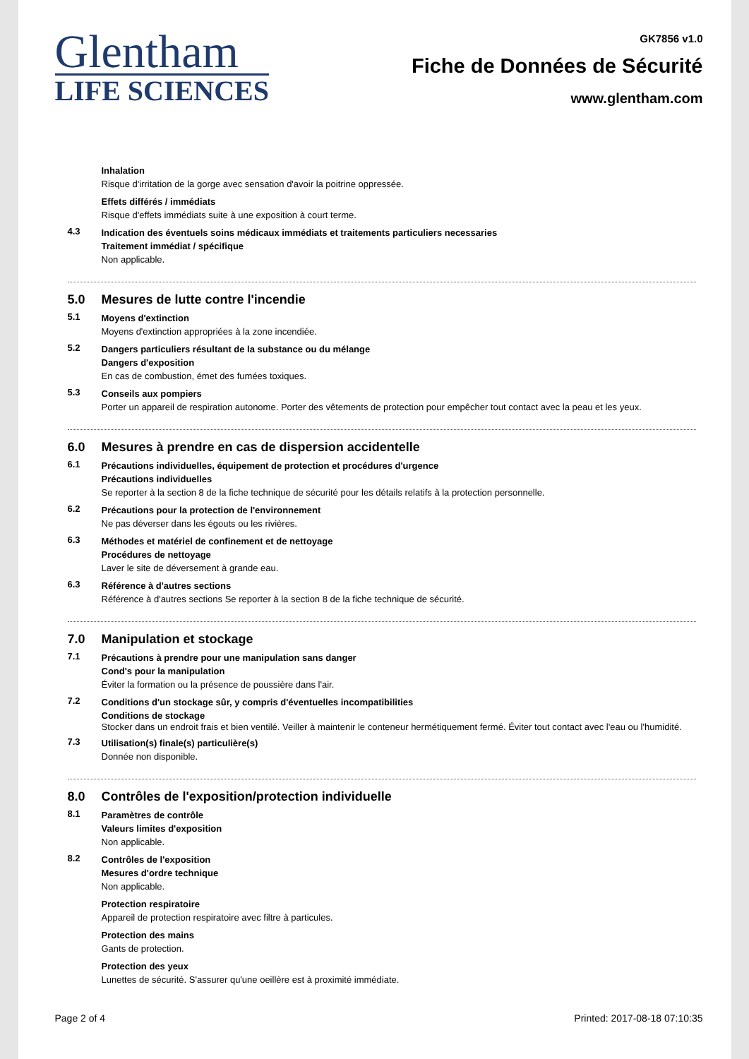Glentham
LIFE SCIENCES
GK7856 v1.0
Fiche de Données de Sécurité
www.glentham.com
Inhalation
Risque d'irritation de la gorge avec sensation d'avoir la poitrine oppressée.
Effets différés / immédiats
Risque d'effets immédiats suite à une exposition à court terme.
4.3
Indication des éventuels soins médicaux immédiats et traitements particuliers necessaries
Traitement immédiat / spécifique
Non applicable.
5.0 Mesures de lutte contre l'incendie
5.1
Moyens d'extinction
Moyens d'extinction appropriées à la zone incendiée.
5.2
Dangers particuliers résultant de la substance ou du mélange
Dangers d'exposition
En cas de combustion, émet des fumées toxiques.
5.3
Conseils aux pompiers
Porter un appareil de respiration autonome. Porter des vêtements de protection pour empêcher tout contact avec la peau et les yeux.
6.0 Mesures à prendre en cas de dispersion accidentelle
6.1
Précautions individuelles, équipement de protection et procédures d'urgence
Précautions individuelles
Se reporter à la section 8 de la fiche technique de sécurité pour les détails relatifs à la protection personnelle.
6.2
Précautions pour la protection de l'environnement
Ne pas déverser dans les égouts ou les rivières.
6.3
Méthodes et matériel de confinement et de nettoyage
Procédures de nettoyage
Laver le site de déversement à grande eau.
6.3
Référence à d'autres sections
Référence à d'autres sections Se reporter à la section 8 de la fiche technique de sécurité.
7.0 Manipulation et stockage
7.1
Précautions à prendre pour une manipulation sans danger
Cond's pour la manipulation
Éviter la formation ou la présence de poussière dans l'air.
7.2
Conditions d'un stockage sûr, y compris d'éventuelles incompatibilities
Conditions de stockage
Stocker dans un endroit frais et bien ventilé. Veiller à maintenir le conteneur hermétiquement fermé. Éviter tout contact avec l'eau ou l'humidité.
7.3
Utilisation(s) finale(s) particulière(s)
Donnée non disponible.
8.0 Contrôles de l'exposition/protection individuelle
8.1
Paramètres de contrôle
Valeurs limites d'exposition
Non applicable.
8.2
Contrôles de l'exposition
Mesures d'ordre technique
Non applicable.
Protection respiratoire
Appareil de protection respiratoire avec filtre à particules.
Protection des mains
Gants de protection.
Protection des yeux
Lunettes de sécurité. S'assurer qu'une oeillère est à proximité immédiate.
Page 2 of 4 Printed: 2017-08-18 07:10:35